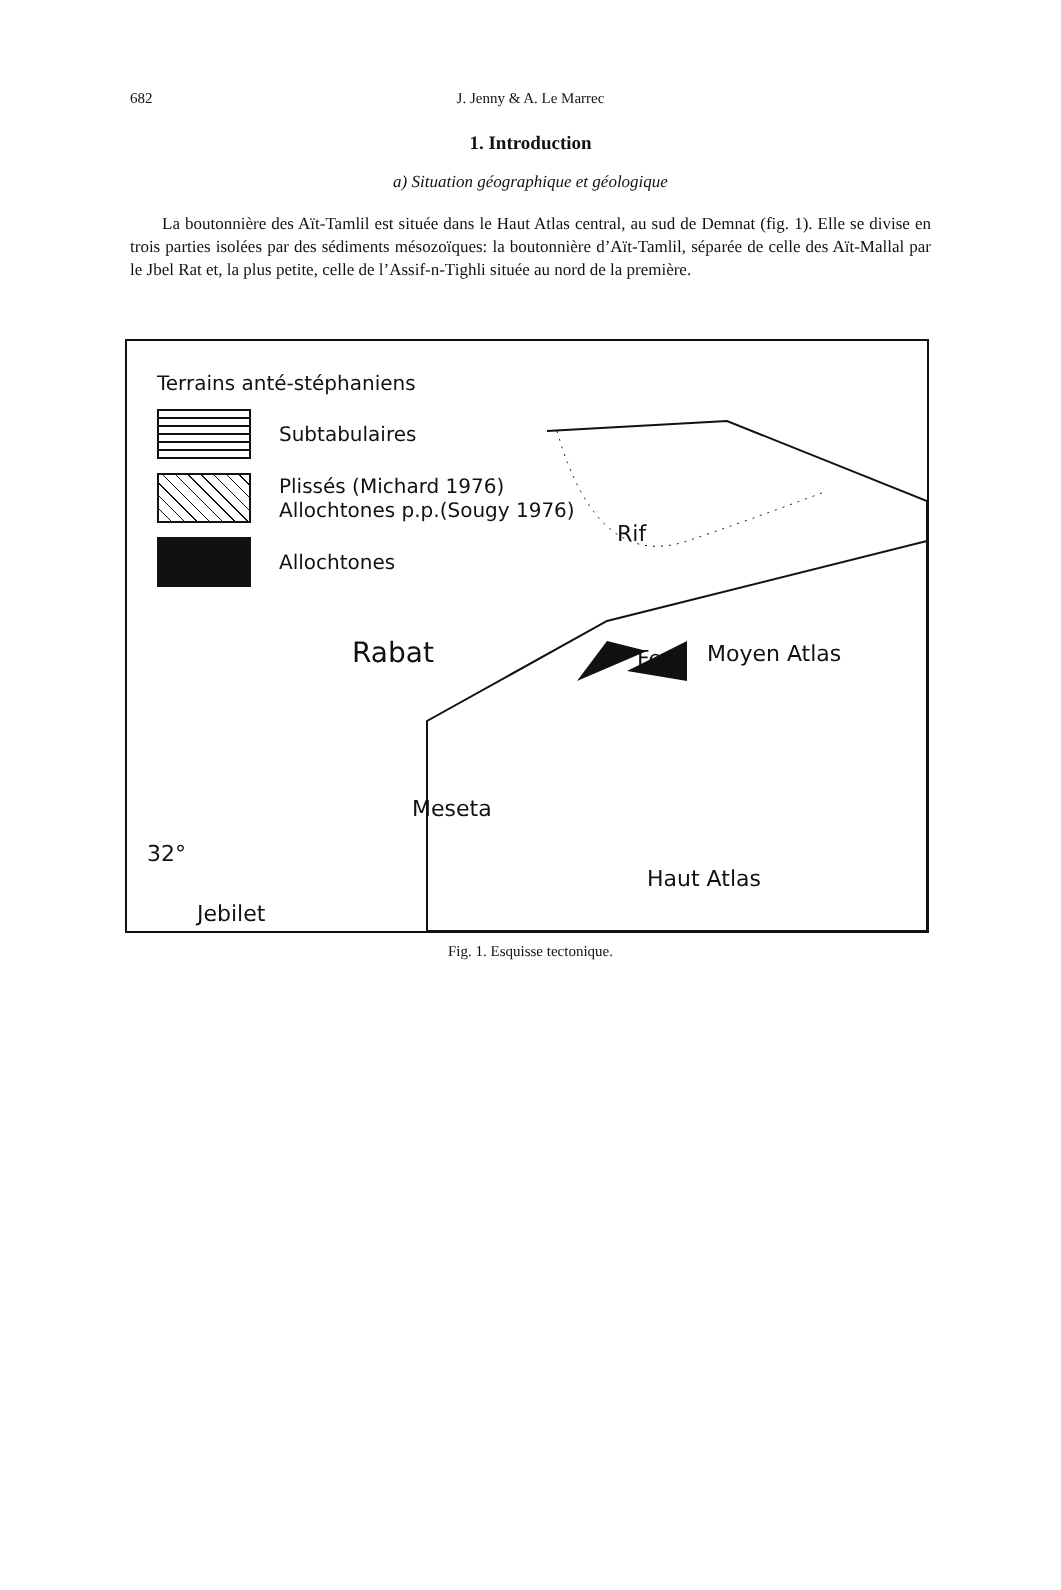682 J. Jenny & A. Le Marrec
1. Introduction
a) Situation géographique et géologique
La boutonnière des Aït-Tamlil est située dans le Haut Atlas central, au sud de Demnat (fig. 1). Elle se divise en trois parties isolées par des sédiments mésozoïques: la boutonnière d’Aït-Tamlil, séparée de celle des Aït-Mallal par le Jbel Rat et, la plus petite, celle de l’Assif-n-Tighli située au nord de la première.
Terrains anté-stéphaniens
Subtabulaires
Plissés (Michard 1976)
Allochtones p.p.(Sougy 1976)
Allochtones
Rif
Rabat Fes Moyen Atlas
Meseta
32°
Haut Atlas
Jebilet
Fig. 1. Esquisse tectonique.